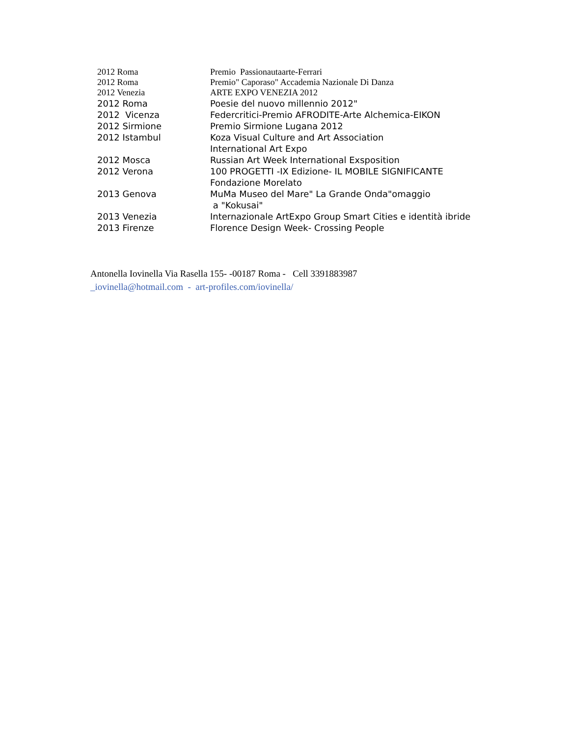2012 Roma Premio Passionautaarte-Ferrari
2012 Roma Premio" Caporaso" Accademia Nazionale Di Danza
2012 Venezia ARTE EXPO VENEZIA 2012
2012 Roma Poesie del nuovo millennio 2012"
2012 Vicenza Federcritici-Premio AFRODITE-Arte Alchemica-EIKON
2012 Sirmione Premio Sirmione Lugana 2012
2012 Istambul Koza Visual Culture and Art Association
International Art Expo
2012 Mosca Russian Art Week International Exsposition
2012 Verona 100 PROGETTI -IX Edizione- IL MOBILE SIGNIFICANTE
Fondazione Morelato
2013 Genova MuMa Museo del Mare" La Grande Onda"omaggio
a "Kokusai"
2013 Venezia Internazionale ArtExpo Group Smart Cities e identità ibride
2013 Firenze Florence Design Week- Crossing People
Antonella Iovinella Via Rasella 155- -00187 Roma - Cell 3391883987
_iovinella@hotmail.com - art-profiles.com/iovinella/